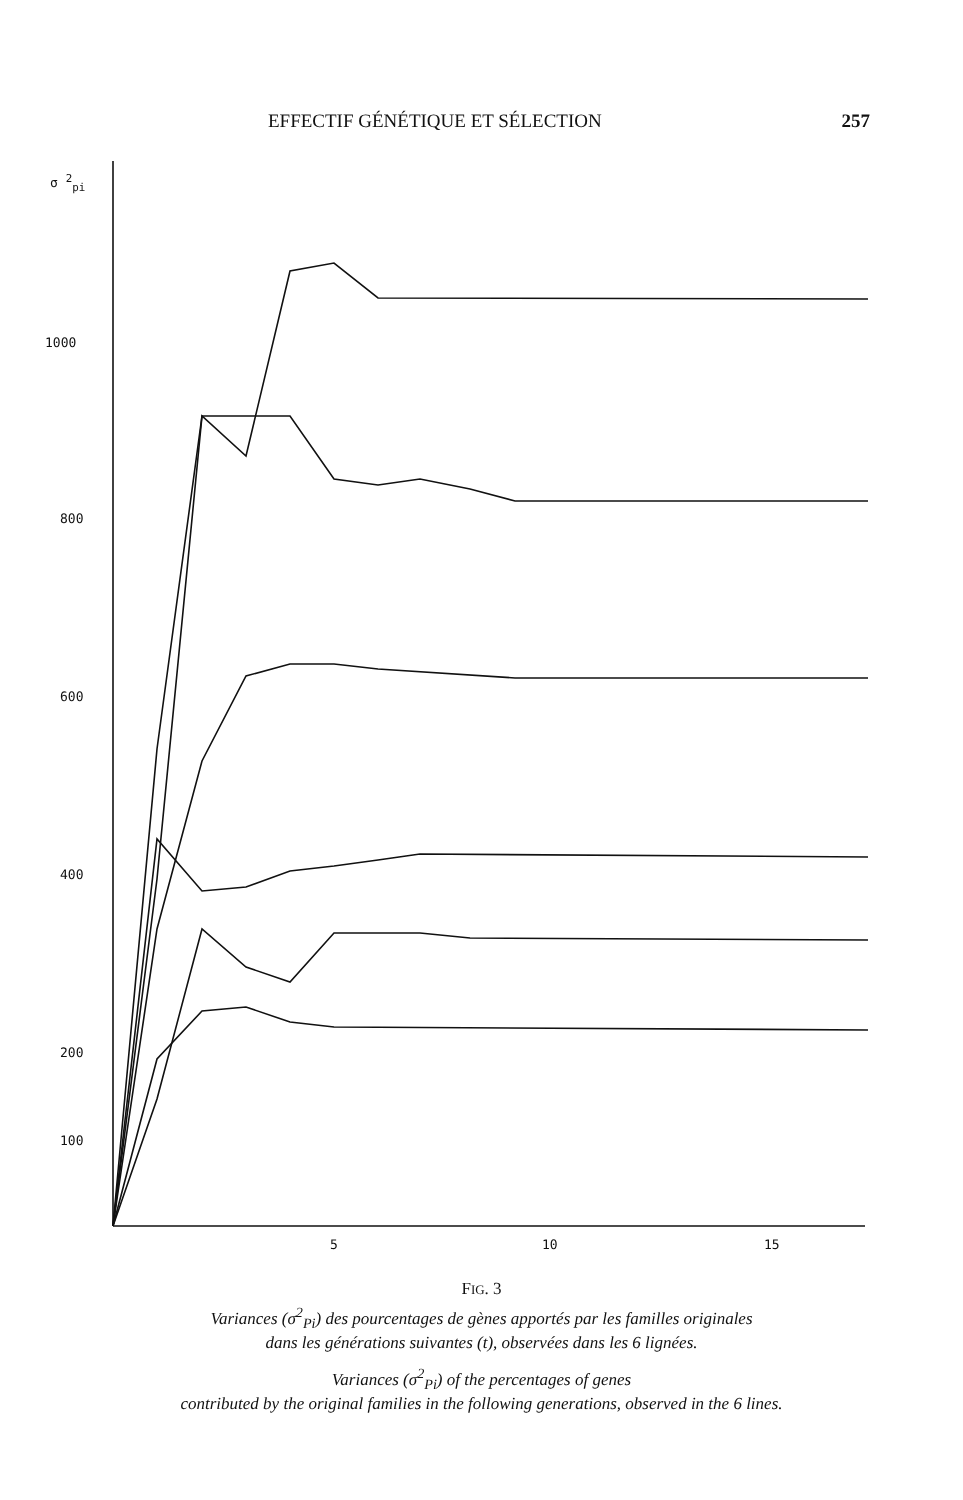EFFECTIF GÉNÉTIQUE ET SÉLECTION 257
σ <sup>2</sup><sub>pi</sub>
1000
800
600
400
200
100
5
10
15
FIG. 3
Variances (σ<sup>2</sup><sub>Pi</sub>) des pourcentages de gènes apportés par les familles originales
dans les générations suivantes (t), observées dans les 6 lignées.
Variances (σ<sup>2</sup><sub>Pi</sub>) of the percentages of genes
contributed by the original families in the following generations, observed in the 6 lines.